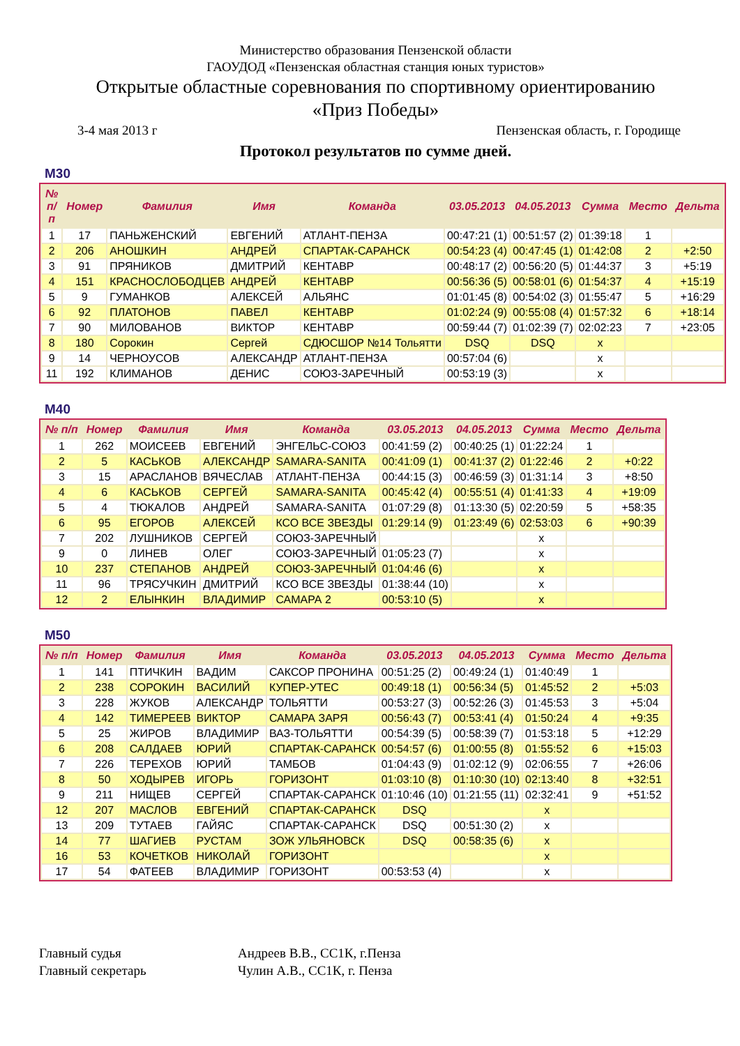Министерство образования Пензенской области
ГАОУДОД «Пензенская областная станция юных туристов»
Открытые областные соревнования по спортивному ориентированию
«Приз Победы»
3-4 мая 2013 г Пензенская область, г. Городище
Протокол результатов по сумме дней.
М30
| № п/п | Номер | Фамилия | Имя | Команда | 03.05.2013 | 04.05.2013 | Сумма | Место | Дельта |
| --- | --- | --- | --- | --- | --- | --- | --- | --- | --- |
| 1 | 17 | ПАНЬЖЕНСКИЙ | ЕВГЕНИЙ | АТЛАНТ-ПЕНЗА | 00:47:21 (1) | 00:51:57 (2) | 01:39:18 | 1 | |
| 2 | 206 | АНОШКИН | АНДРЕЙ | СПАРТАК-САРАНСК | 00:54:23 (4) | 00:47:45 (1) | 01:42:08 | 2 | +2:50 |
| 3 | 91 | ПРЯНИКОВ | ДМИТРИЙ | КЕНТАВР | 00:48:17 (2) | 00:56:20 (5) | 01:44:37 | 3 | +5:19 |
| 4 | 151 | КРАСНОСЛОБОДЦЕВ | АНДРЕЙ | КЕНТАВР | 00:56:36 (5) | 00:58:01 (6) | 01:54:37 | 4 | +15:19 |
| 5 | 9 | ГУМАНКОВ | АЛЕКСЕЙ | АЛЬЯНС | 01:01:45 (8) | 00:54:02 (3) | 01:55:47 | 5 | +16:29 |
| 6 | 92 | ПЛАТОНОВ | ПАВЕЛ | КЕНТАВР | 01:02:24 (9) | 00:55:08 (4) | 01:57:32 | 6 | +18:14 |
| 7 | 90 | МИЛОВАНОВ | ВИКТОР | КЕНТАВР | 00:59:44 (7) | 01:02:39 (7) | 02:02:23 | 7 | +23:05 |
| 8 | 180 | Сорокин | Сергей | СДЮСШОР №14 Тольятти | DSQ | DSQ | x | | |
| 9 | 14 | ЧЕРНОУСОВ | АЛЕКСАНДР | АТЛАНТ-ПЕНЗА | 00:57:04 (6) | | x | | |
| 11 | 192 | КЛИМАНОВ | ДЕНИС | СОЮЗ-ЗАРЕЧНЫЙ | 00:53:19 (3) | | x | | |
М40
| № п/п | Номер | Фамилия | Имя | Команда | 03.05.2013 | 04.05.2013 | Сумма | Место | Дельта |
| --- | --- | --- | --- | --- | --- | --- | --- | --- | --- |
| 1 | 262 | МОИСЕЕВ | ЕВГЕНИЙ | ЭНГЕЛЬС-СОЮЗ | 00:41:59 (2) | 00:40:25 (1) | 01:22:24 | 1 | |
| 2 | 5 | КАСЬКОВ | АЛЕКСАНДР | SAMARA-SANITA | 00:41:09 (1) | 00:41:37 (2) | 01:22:46 | 2 | +0:22 |
| 3 | 15 | АРАСЛАНОВ | ВЯЧЕСЛАВ | АТЛАНТ-ПЕНЗА | 00:44:15 (3) | 00:46:59 (3) | 01:31:14 | 3 | +8:50 |
| 4 | 6 | КАСЬКОВ | СЕРГЕЙ | SAMARA-SANITA | 00:45:42 (4) | 00:55:51 (4) | 01:41:33 | 4 | +19:09 |
| 5 | 4 | ТЮКАЛОВ | АНДРЕЙ | SAMARA-SANITA | 01:07:29 (8) | 01:13:30 (5) | 02:20:59 | 5 | +58:35 |
| 6 | 95 | ЕГОРОВ | АЛЕКСЕЙ | КСО ВСЕ ЗВЕЗДЫ | 01:29:14 (9) | 01:23:49 (6) | 02:53:03 | 6 | +90:39 |
| 7 | 202 | ЛУШНИКОВ | СЕРГЕЙ | СОЮЗ-ЗАРЕЧНЫЙ | | | x | | |
| 9 | 0 | ЛИНЕВ | ОЛЕГ | СОЮЗ-ЗАРЕЧНЫЙ | 01:05:23 (7) | | x | | |
| 10 | 237 | СТЕПАНОВ | АНДРЕЙ | СОЮЗ-ЗАРЕЧНЫЙ | 01:04:46 (6) | | x | | |
| 11 | 96 | ТРЯСУЧКИН | ДМИТРИЙ | КСО ВСЕ ЗВЕЗДЫ | 01:38:44 (10) | | x | | |
| 12 | 2 | ЕЛЫНКИН | ВЛАДИМИР | САМАРА 2 | 00:53:10 (5) | | x | | |
М50
| № п/п | Номер | Фамилия | Имя | Команда | 03.05.2013 | 04.05.2013 | Сумма | Место | Дельта |
| --- | --- | --- | --- | --- | --- | --- | --- | --- | --- |
| 1 | 141 | ПТИЧКИН | ВАДИМ | САКСОР ПРОНИНА | 00:51:25 (2) | 00:49:24 (1) | 01:40:49 | 1 | |
| 2 | 238 | СОРОКИН | ВАСИЛИЙ | КУПЕР-УТЕС | 00:49:18 (1) | 00:56:34 (5) | 01:45:52 | 2 | +5:03 |
| 3 | 228 | ЖУКОВ | АЛЕКСАНДР | ТОЛЬЯТТИ | 00:53:27 (3) | 00:52:26 (3) | 01:45:53 | 3 | +5:04 |
| 4 | 142 | ТИМЕРЕЕВ | ВИКТОР | САМАРА ЗАРЯ | 00:56:43 (7) | 00:53:41 (4) | 01:50:24 | 4 | +9:35 |
| 5 | 25 | ЖИРОВ | ВЛАДИМИР | ВАЗ-ТОЛЬЯТТИ | 00:54:39 (5) | 00:58:39 (7) | 01:53:18 | 5 | +12:29 |
| 6 | 208 | САЛДАЕВ | ЮРИЙ | СПАРТАК-САРАНСК | 00:54:57 (6) | 01:00:55 (8) | 01:55:52 | 6 | +15:03 |
| 7 | 226 | ТЕРЕХОВ | ЮРИЙ | ТАМБОВ | 01:04:43 (9) | 01:02:12 (9) | 02:06:55 | 7 | +26:06 |
| 8 | 50 | ХОДЫРЕВ | ИГОРЬ | ГОРИЗОНТ | 01:03:10 (8) | 01:10:30 (10) | 02:13:40 | 8 | +32:51 |
| 9 | 211 | НИЩЕВ | СЕРГЕЙ | СПАРТАК-САРАНСК | 01:10:46 (10) | 01:21:55 (11) | 02:32:41 | 9 | +51:52 |
| 12 | 207 | МАСЛОВ | ЕВГЕНИЙ | СПАРТАК-САРАНСК | DSQ | | x | | |
| 13 | 209 | ТУТАЕВ | ГАЙЯС | СПАРТАК-САРАНСК | DSQ | 00:51:30 (2) | x | | |
| 14 | 77 | ШАГИЕВ | РУСТАМ | ЗОЖ УЛЬЯНОВСК | DSQ | 00:58:35 (6) | x | | |
| 16 | 53 | КОЧЕТКОВ | НИКОЛАЙ | ГОРИЗОНТ | | | x | | |
| 17 | 54 | ФАТЕЕВ | ВЛАДИМИР | ГОРИЗОНТ | 00:53:53 (4) | | x | | |
Главный судья Андреев В.В., СС1К, г.Пенза
Главный секретарь Чулин А.В., СС1К, г. Пенза